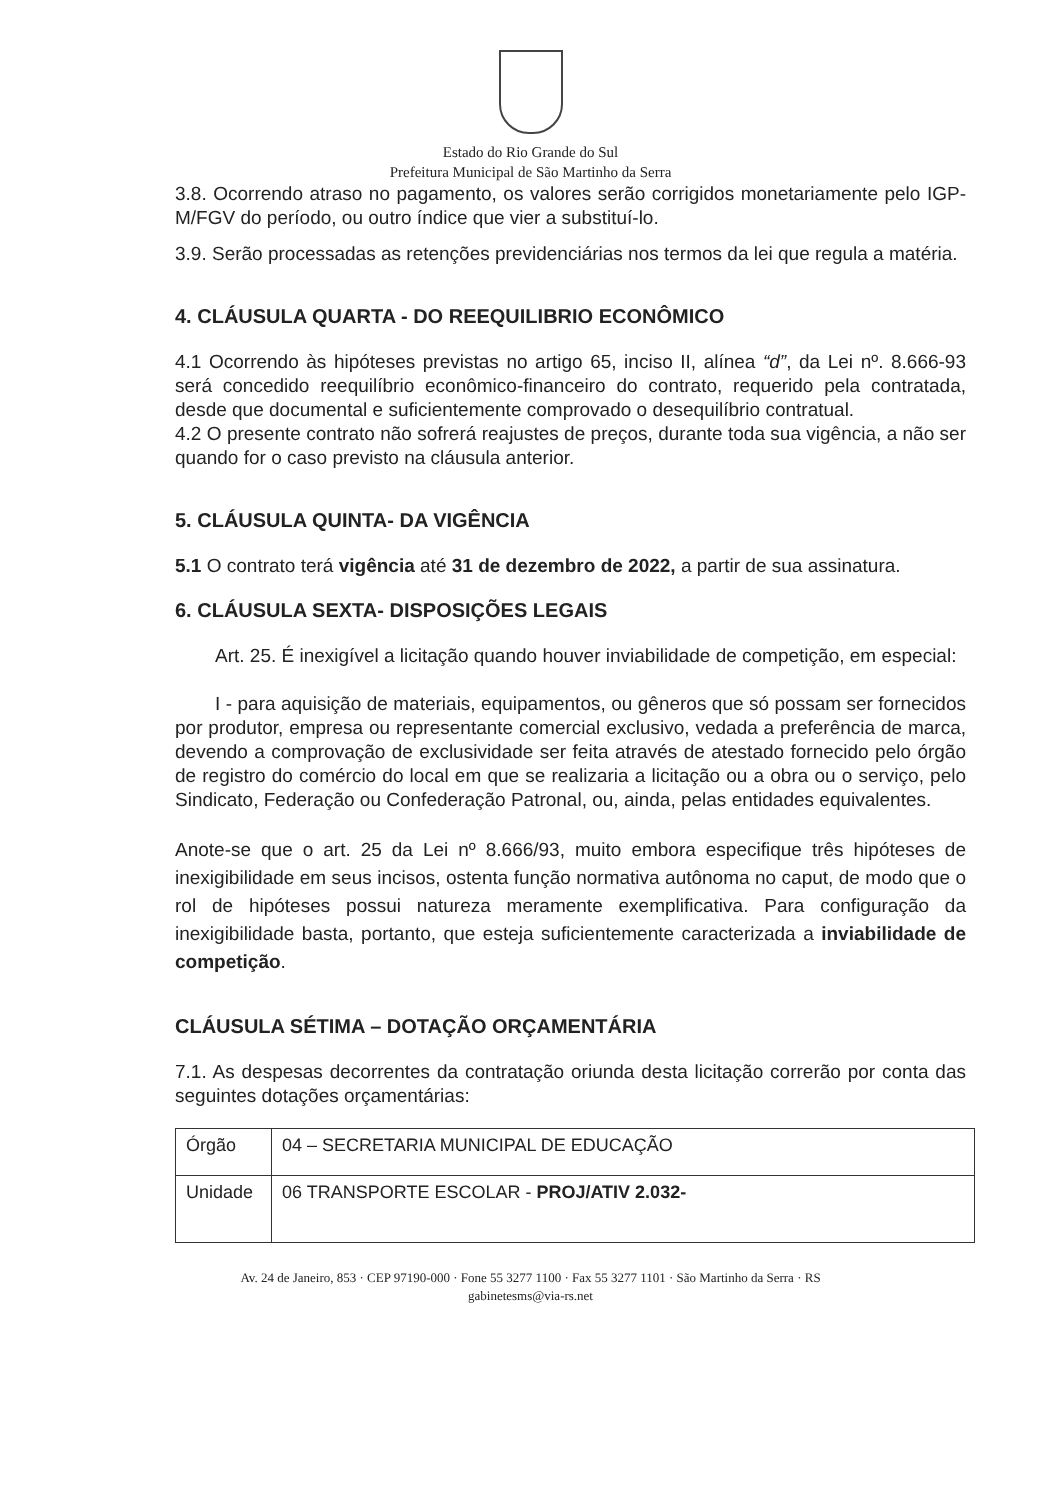Estado do Rio Grande do Sul
Prefeitura Municipal de São Martinho da Serra
3.8. Ocorrendo atraso no pagamento, os valores serão corrigidos monetariamente pelo IGP-M/FGV do período, ou outro índice que vier a substituí-lo.
3.9. Serão processadas as retenções previdenciárias nos termos da lei que regula a matéria.
4. CLÁUSULA QUARTA - DO REEQUILIBRIO ECONÔMICO
4.1 Ocorrendo às hipóteses previstas no artigo 65, inciso II, alínea “d”, da Lei nº. 8.666-93 será concedido reequilíbrio econômico-financeiro do contrato, requerido pela contratada, desde que documental e suficientemente comprovado o desequilíbrio contratual.
4.2 O presente contrato não sofrerá reajustes de preços, durante toda sua vigência, a não ser quando for o caso previsto na cláusula anterior.
5. CLÁUSULA QUINTA- DA VIGÊNCIA
5.1 O contrato terá vigência até 31 de dezembro de 2022, a partir de sua assinatura.
6. CLÁUSULA SEXTA- DISPOSIÇÕES LEGAIS
Art. 25. É inexigível a licitação quando houver inviabilidade de competição, em especial:
I - para aquisição de materiais, equipamentos, ou gêneros que só possam ser fornecidos por produtor, empresa ou representante comercial exclusivo, vedada a preferência de marca, devendo a comprovação de exclusividade ser feita através de atestado fornecido pelo órgão de registro do comércio do local em que se realizaria a licitação ou a obra ou o serviço, pelo Sindicato, Federação ou Confederação Patronal, ou, ainda, pelas entidades equivalentes.
Anote-se que o art. 25 da Lei nº 8.666/93, muito embora especifique três hipóteses de inexigibilidade em seus incisos, ostenta função normativa autônoma no caput, de modo que o rol de hipóteses possui natureza meramente exemplificativa. Para configuração da inexigibilidade basta, portanto, que esteja suficientemente caracterizada a inviabilidade de competição.
CLÁUSULA SÉTIMA – DOTAÇÃO ORÇAMENTÁRIA
7.1. As despesas decorrentes da contratação oriunda desta licitação correrão por conta das seguintes dotações orçamentárias:
| Órgão | 04 – SECRETARIA MUNICIPAL DE EDUCAÇÃO |
| Unidade | 06 TRANSPORTE ESCOLAR - PROJ/ATIV 2.032- |
Av. 24 de Janeiro, 853 · CEP 97190-000 · Fone 55 3277 1100 · Fax 55 3277 1101 · São Martinho da Serra · RS
gabinetesms@via-rs.net